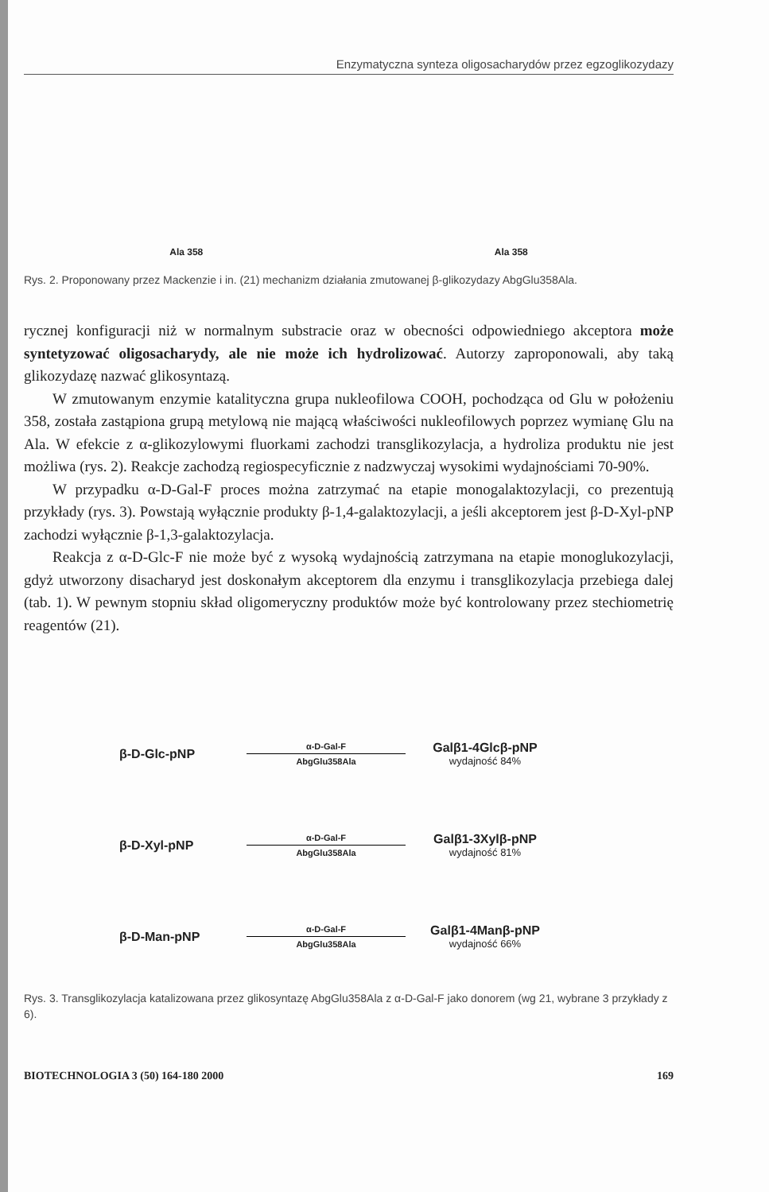Enzymatyczna synteza oligosacharydów przez egzoglikozydazy
Ala 358
Ala 358
Rys. 2. Proponowany przez Mackenzie i in. (21) mechanizm działania zmutowanej β-glikozydazy AbgGlu358Ala.
rycznej konfiguracji niż w normalnym substracie oraz w obecności odpowiedniego akceptora może syntetyzować oligosacharydy, ale nie może ich hydrolizować. Autorzy zaproponowali, aby taką glikozydazę nazwać glikosyntazą.
W zmutowanym enzymie katalityczna grupa nukleofilowa COOH, pochodząca od Glu w położeniu 358, została zastąpiona grupą metylową nie mającą właściwości nukleofilowych poprzez wymianę Glu na Ala. W efekcie z α-glikozylowymi fluorkami zachodzi transglikozylacja, a hydroliza produktu nie jest możliwa (rys. 2). Reakcje zachodzą regiospecyficznie z nadzwyczaj wysokimi wydajnościami 70-90%.
W przypadku α-D-Gal-F proces można zatrzymać na etapie monogalaktozylacji, co prezentują przykłady (rys. 3). Powstają wyłącznie produkty β-1,4-galaktozylacji, a jeśli akceptorem jest β-D-Xyl-pNP zachodzi wyłącznie β-1,3-galaktozylacja.
Reakcja z α-D-Glc-F nie może być z wysoką wydajnością zatrzymana na etapie monoglukozylacji, gdyż utworzony disacharyd jest doskonałym akceptorem dla enzymu i transglikozylacja przebiega dalej (tab. 1). W pewnym stopniu skład oligomeryczny produktów może być kontrolowany przez stechiometrię reagentów (21).
β-D-Glc-pNP
α-D-Gal-F
AbgGlu358Ala
Galβ1-4Glcβ-pNP
wydajność 84%
β-D-Xyl-pNP
α-D-Gal-F
AbgGlu358Ala
Galβ1-3Xylβ-pNP
wydajność 81%
β-D-Man-pNP
α-D-Gal-F
AbgGlu358Ala
Galβ1-4Manβ-pNP
wydajność 66%
Rys. 3. Transglikozylacja katalizowana przez glikosyntazę AbgGlu358Ala z α-D-Gal-F jako donorem (wg 21, wybrane 3 przykłady z 6).
BIOTECHNOLOGIA 3 (50) 164-180 2000 169